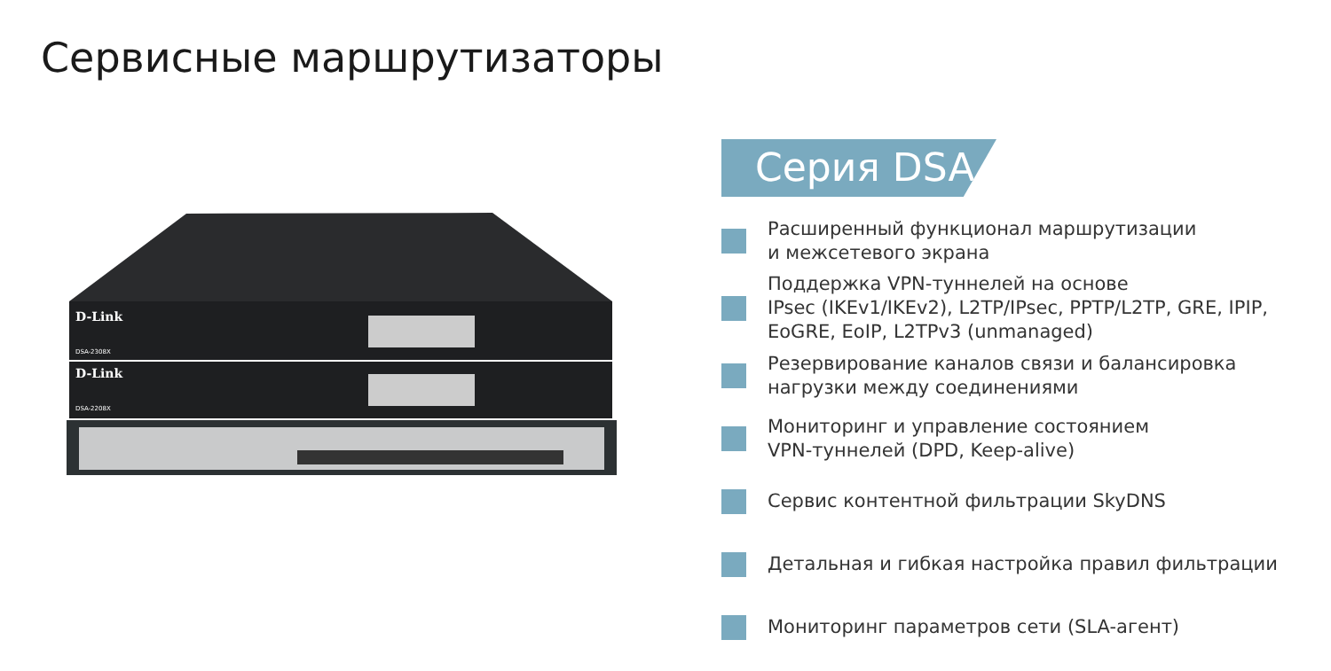Сервисные маршрутизаторы
D-Link
DSA-2308X
D-Link
DSA-2208X
Серия DSA
Расширенный функционал маршрутизации
и межсетевого экрана
Поддержка VPN-туннелей на основе
IPsec (IKEv1/IKEv2), L2TP/IPsec, PPTP/L2TP, GRE, IPIP,
EoGRE, EoIP, L2TPv3 (unmanaged)
Резервирование каналов связи и балансировка
нагрузки между соединениями
Мониторинг и управление состоянием
VPN-туннелей (DPD, Keep-alive)
Сервис контентной фильтрации SkyDNS
Детальная и гибкая настройка правил фильтрации
Мониторинг параметров сети (SLA-агент)